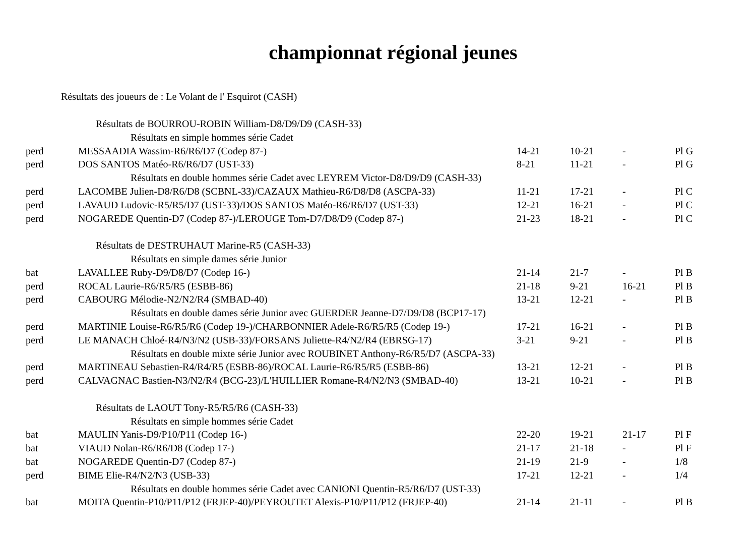championnat régional jeunes
Résultats des joueurs de : Le Volant de l' Esquirot (CASH)
| Résultats de BOURROU-ROBIN William-D8/D9/D9 (CASH-33) | | | | | |
| Résultats en simple hommes série Cadet | | | | | |
| perd | MESSAADIA Wassim-R6/R6/D7 (Codep 87-) | 14-21 | 10-21 | - | Pl G |
| perd | DOS SANTOS Matéo-R6/R6/D7 (UST-33) | 8-21 | 11-21 | - | Pl G |
| Résultats en double hommes série Cadet avec LEYREM Victor-D8/D9/D9 (CASH-33) | | | | | |
| perd | LACOMBE Julien-D8/R6/D8 (SCBNL-33)/CAZAUX Mathieu-R6/D8/D8 (ASCPA-33) | 11-21 | 17-21 | - | Pl C |
| perd | LAVAUD Ludovic-R5/R5/D7 (UST-33)/DOS SANTOS Matéo-R6/R6/D7 (UST-33) | 12-21 | 16-21 | - | Pl C |
| perd | NOGAREDE Quentin-D7 (Codep 87-)/LEROUGE Tom-D7/D8/D9 (Codep 87-) | 21-23 | 18-21 | - | Pl C |
| Résultats de DESTRUHAUT Marine-R5 (CASH-33) | | | | | |
| Résultats en simple dames série Junior | | | | | |
| bat | LAVALLEE Ruby-D9/D8/D7 (Codep 16-) | 21-14 | 21-7 | - | Pl B |
| perd | ROCAL Laurie-R6/R5/R5 (ESBB-86) | 21-18 | 9-21 | 16-21 | Pl B |
| perd | CABOURG Mélodie-N2/N2/R4 (SMBAD-40) | 13-21 | 12-21 | - | Pl B |
| Résultats en double dames série Junior avec GUERDER Jeanne-D7/D9/D8 (BCP17-17) | | | | | |
| perd | MARTINIE Louise-R6/R5/R6 (Codep 19-)/CHARBONNIER Adele-R6/R5/R5 (Codep 19-) | 17-21 | 16-21 | - | Pl B |
| perd | LE MANACH Chloé-R4/N3/N2 (USB-33)/FORSANS Juliette-R4/N2/R4 (EBRSG-17) | 3-21 | 9-21 | - | Pl B |
| Résultats en double mixte série Junior avec ROUBINET Anthony-R6/R5/D7 (ASCPA-33) | | | | | |
| perd | MARTINEAU Sebastien-R4/R4/R5 (ESBB-86)/ROCAL Laurie-R6/R5/R5 (ESBB-86) | 13-21 | 12-21 | - | Pl B |
| perd | CALVAGNAC Bastien-N3/N2/R4 (BCG-23)/L'HUILLIER Romane-R4/N2/N3 (SMBAD-40) | 13-21 | 10-21 | - | Pl B |
| Résultats de LAOUT Tony-R5/R5/R6 (CASH-33) | | | | | |
| Résultats en simple hommes série Cadet | | | | | |
| bat | MAULIN Yanis-D9/P10/P11 (Codep 16-) | 22-20 | 19-21 | 21-17 | Pl F |
| bat | VIAUD Nolan-R6/R6/D8 (Codep 17-) | 21-17 | 21-18 | - | Pl F |
| bat | NOGAREDE Quentin-D7 (Codep 87-) | 21-19 | 21-9 | - | 1/8 |
| perd | BIME Elie-R4/N2/N3 (USB-33) | 17-21 | 12-21 | - | 1/4 |
| Résultats en double hommes série Cadet avec CANIONI Quentin-R5/R6/D7 (UST-33) | | | | | |
| bat | MOITA Quentin-P10/P11/P12 (FRJEP-40)/PEYROUTET Alexis-P10/P11/P12 (FRJEP-40) | 21-14 | 21-11 | - | Pl B |